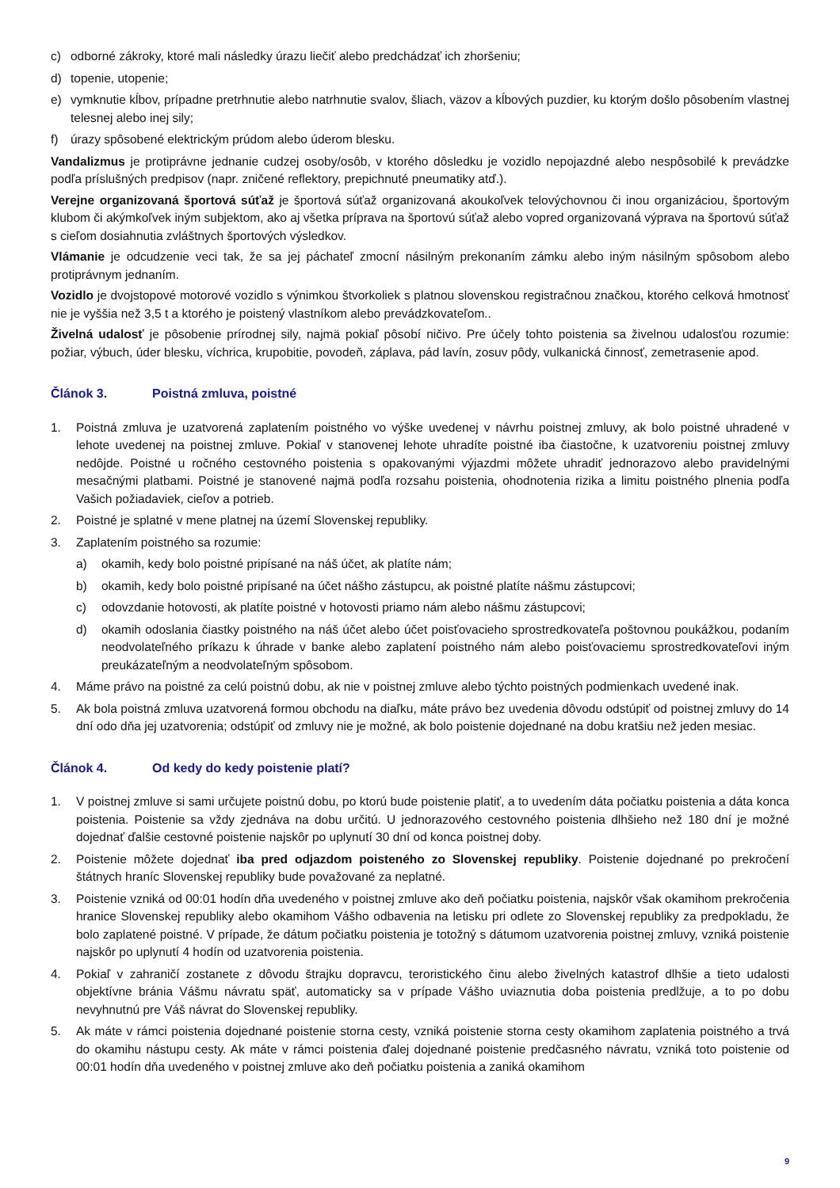c) odborné zákroky, ktoré mali následky úrazu liečiť alebo predchádzať ich zhoršeniu;
d) topenie, utopenie;
e) vymknutie kĺbov, prípadne pretrhnutie alebo natrhnutie svalov, šliach, väzov a kĺbových puzdier, ku ktorým došlo pôsobením vlastnej telesnej alebo inej sily;
f) úrazy spôsobené elektrickým prúdom alebo úderom blesku.
Vandalizmus je protiprávne jednanie cudzej osoby/osôb, v ktorého dôsledku je vozidlo nepojazdné alebo nespôsobilé k prevádzke podľa príslušných predpisov (napr. zničené reflektory, prepichnuté pneumatiky atď.).
Verejne organizovaná športová súťaž je športová súťaž organizovaná akoukoľvek telovýchovnou či inou organizáciou, športovým klubom či akýmkoľvek iným subjektom, ako aj všetka príprava na športovú súťaž alebo vopred organizovaná výprava na športovú súťaž s cieľom dosiahnutia zvláštnych športových výsledkov.
Vlámanie je odcudzenie veci tak, že sa jej páchateľ zmocní násilným prekonaním zámku alebo iným násilným spôsobom alebo protiprávnym jednaním.
Vozidlo je dvojstopové motorové vozidlo s výnimkou štvorkoliek s platnou slovenskou registračnou značkou, ktorého celková hmotnosť nie je vyššia než 3,5 t a ktorého je poistený vlastníkom alebo prevádzkovateľom..
Živelná udalosť je pôsobenie prírodnej sily, najmä pokiaľ pôsobí ničivo. Pre účely tohto poistenia sa živelnou udalosťou rozumie: požiar, výbuch, úder blesku, víchrica, krupobitie, povodeň, záplava, pád lavín, zosuv pôdy, vulkanická činnosť, zemetrasenie apod.
Článok 3. Poistná zmluva, poistné
1. Poistná zmluva je uzatvorená zaplatením poistného vo výške uvedenej v návrhu poistnej zmluvy, ak bolo poistné uhradené v lehote uvedenej na poistnej zmluve. Pokiaľ v stanovenej lehote uhradíte poistné iba čiastočne, k uzatvoreniu poistnej zmluvy nedôjde. Poistné u ročného cestovného poistenia s opakovanými výjazdmi môžete uhradiť jednorazovo alebo pravidelnými mesačnými platbami. Poistné je stanovené najmä podľa rozsahu poistenia, ohodnotenia rizika a limitu poistného plnenia podľa Vašich požiadaviek, cieľov a potrieb.
2. Poistné je splatné v mene platnej na území Slovenskej republiky.
3. Zaplatením poistného sa rozumie:
a) okamih, kedy bolo poistné pripísané na náš účet, ak platíte nám;
b) okamih, kedy bolo poistné pripísané na účet nášho zástupcu, ak poistné platíte nášmu zástupcovi;
c) odovzdanie hotovosti, ak platíte poistné v hotovosti priamo nám alebo nášmu zástupcovi;
d) okamih odoslania čiastky poistného na náš účet alebo účet poisťovacieho sprostredkovateľa poštovnou poukážkou, podaním neodvolateľného príkazu k úhrade v banke alebo zaplatení poistného nám alebo poisťovaciemu sprostredkovateľovi iným preukázateľným a neodvolateľným spôsobom.
4. Máme právo na poistné za celú poistnú dobu, ak nie v poistnej zmluve alebo týchto poistných podmienkach uvedené inak.
5. Ak bola poistná zmluva uzatvorená formou obchodu na diaľku, máte právo bez uvedenia dôvodu odstúpiť od poistnej zmluvy do 14 dní odo dňa jej uzatvorenia; odstúpiť od zmluvy nie je možné, ak bolo poistenie dojednané na dobu kratšiu než jeden mesiac.
Článok 4. Od kedy do kedy poistenie platí?
1. V poistnej zmluve si sami určujete poistnú dobu, po ktorú bude poistenie platiť, a to uvedením dáta počiatku poistenia a dáta konca poistenia. Poistenie sa vždy zjednáva na dobu určitú. U jednorazového cestovného poistenia dlhšieho než 180 dní je možné dojednať ďalšie cestovné poistenie najskôr po uplynutí 30 dní od konca poistnej doby.
2. Poistenie môžete dojednať iba pred odjazdom poisteného zo Slovenskej republiky. Poistenie dojednané po prekročení štátnych hraníc Slovenskej republiky bude považované za neplatné.
3. Poistenie vzniká od 00:01 hodín dňa uvedeného v poistnej zmluve ako deň počiatku poistenia, najskôr však okamihom prekročenia hranice Slovenskej republiky alebo okamihom Vášho odbavenia na letisku pri odlete zo Slovenskej republiky za predpokladu, že bolo zaplatené poistné. V prípade, že dátum počiatku poistenia je totožný s dátumom uzatvorenia poistnej zmluvy, vzniká poistenie najskôr po uplynutí 4 hodín od uzatvorenia poistenia.
4. Pokiaľ v zahraničí zostanete z dôvodu štrajku dopravcu, teroristického činu alebo živelných katastrof dlhšie a tieto udalosti objektívne bránia Vášmu návratu späť, automaticky sa v prípade Vášho uviaznutia doba poistenia predlžuje, a to po dobu nevyhnutnú pre Váš návrat do Slovenskej republiky.
5. Ak máte v rámci poistenia dojednané poistenie storna cesty, vzniká poistenie storna cesty okamihom zaplatenia poistného a trvá do okamihu nástupu cesty. Ak máte v rámci poistenia ďalej dojednané poistenie predčasného návratu, vzniká toto poistenie od 00:01 hodín dňa uvedeného v poistnej zmluve ako deň počiatku poistenia a zaniká okamihom
9